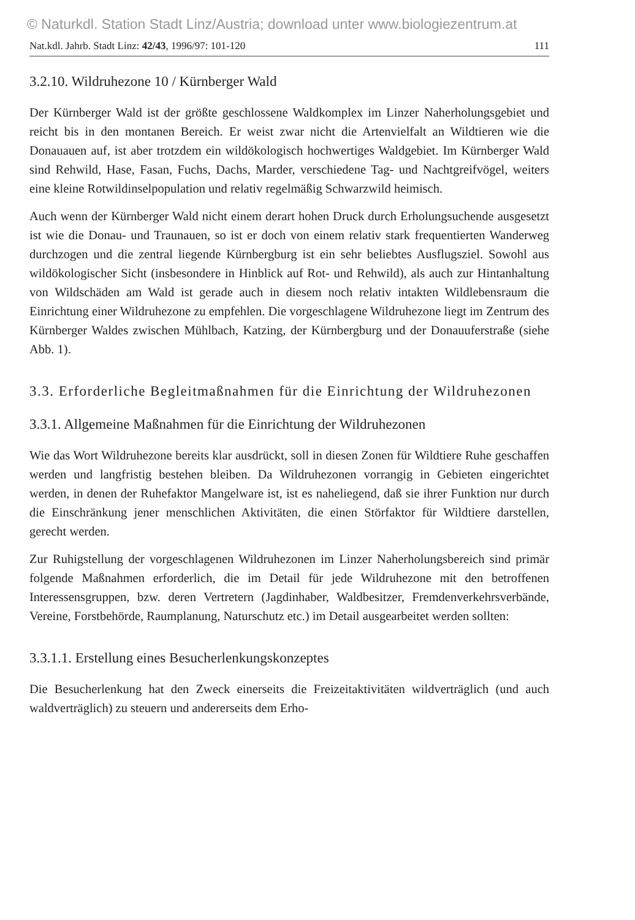© Naturkdl. Station Stadt Linz/Austria; download unter www.biologiezentrum.at
Nat.kdl. Jahrb. Stadt Linz: 42/43, 1996/97: 101-120 111
3.2.10. Wildruhezone 10 / Kürnberger Wald
Der Kürnberger Wald ist der größte geschlossene Waldkomplex im Linzer Naherholungsgebiet und reicht bis in den montanen Bereich. Er weist zwar nicht die Artenvielfalt an Wildtieren wie die Donauauen auf, ist aber trotzdem ein wildökologisch hochwertiges Waldgebiet. Im Kürnberger Wald sind Rehwild, Hase, Fasan, Fuchs, Dachs, Marder, verschiedene Tag- und Nachtgreifvögel, weiters eine kleine Rotwildinselpopulation und relativ regelmäßig Schwarzwild heimisch.
Auch wenn der Kürnberger Wald nicht einem derart hohen Druck durch Erholungsuchende ausgesetzt ist wie die Donau- und Traunauen, so ist er doch von einem relativ stark frequentierten Wanderweg durchzogen und die zentral liegende Kürnbergburg ist ein sehr beliebtes Ausflugsziel. Sowohl aus wildökologischer Sicht (insbesondere in Hinblick auf Rot- und Rehwild), als auch zur Hintanhaltung von Wildschäden am Wald ist gerade auch in diesem noch relativ intakten Wildlebensraum die Einrichtung einer Wildruhezone zu empfehlen. Die vorgeschlagene Wildruhezone liegt im Zentrum des Kürnberger Waldes zwischen Mühlbach, Katzing, der Kürnbergburg und der Donauuferstraße (siehe Abb. 1).
3.3. Erforderliche Begleitmaßnahmen für die Einrichtung der Wildruhezonen
3.3.1. Allgemeine Maßnahmen für die Einrichtung der Wildruhezonen
Wie das Wort Wildruhezone bereits klar ausdrückt, soll in diesen Zonen für Wildtiere Ruhe geschaffen werden und langfristig bestehen bleiben. Da Wildruhezonen vorrangig in Gebieten eingerichtet werden, in denen der Ruhefaktor Mangelware ist, ist es naheliegend, daß sie ihrer Funktion nur durch die Einschränkung jener menschlichen Aktivitäten, die einen Störfaktor für Wildtiere darstellen, gerecht werden.
Zur Ruhigstellung der vorgeschlagenen Wildruhezonen im Linzer Naherholungsbereich sind primär folgende Maßnahmen erforderlich, die im Detail für jede Wildruhezone mit den betroffenen Interessensgruppen, bzw. deren Vertretern (Jagdinhaber, Waldbesitzer, Fremdenverkehrsverbände, Vereine, Forstbehörde, Raumplanung, Naturschutz etc.) im Detail ausgearbeitet werden sollten:
3.3.1.1. Erstellung eines Besucherlenkungskonzeptes
Die Besucherlenkung hat den Zweck einerseits die Freizeitaktivitäten wildverträglich (und auch waldverträglich) zu steuern und andererseits dem Erho-